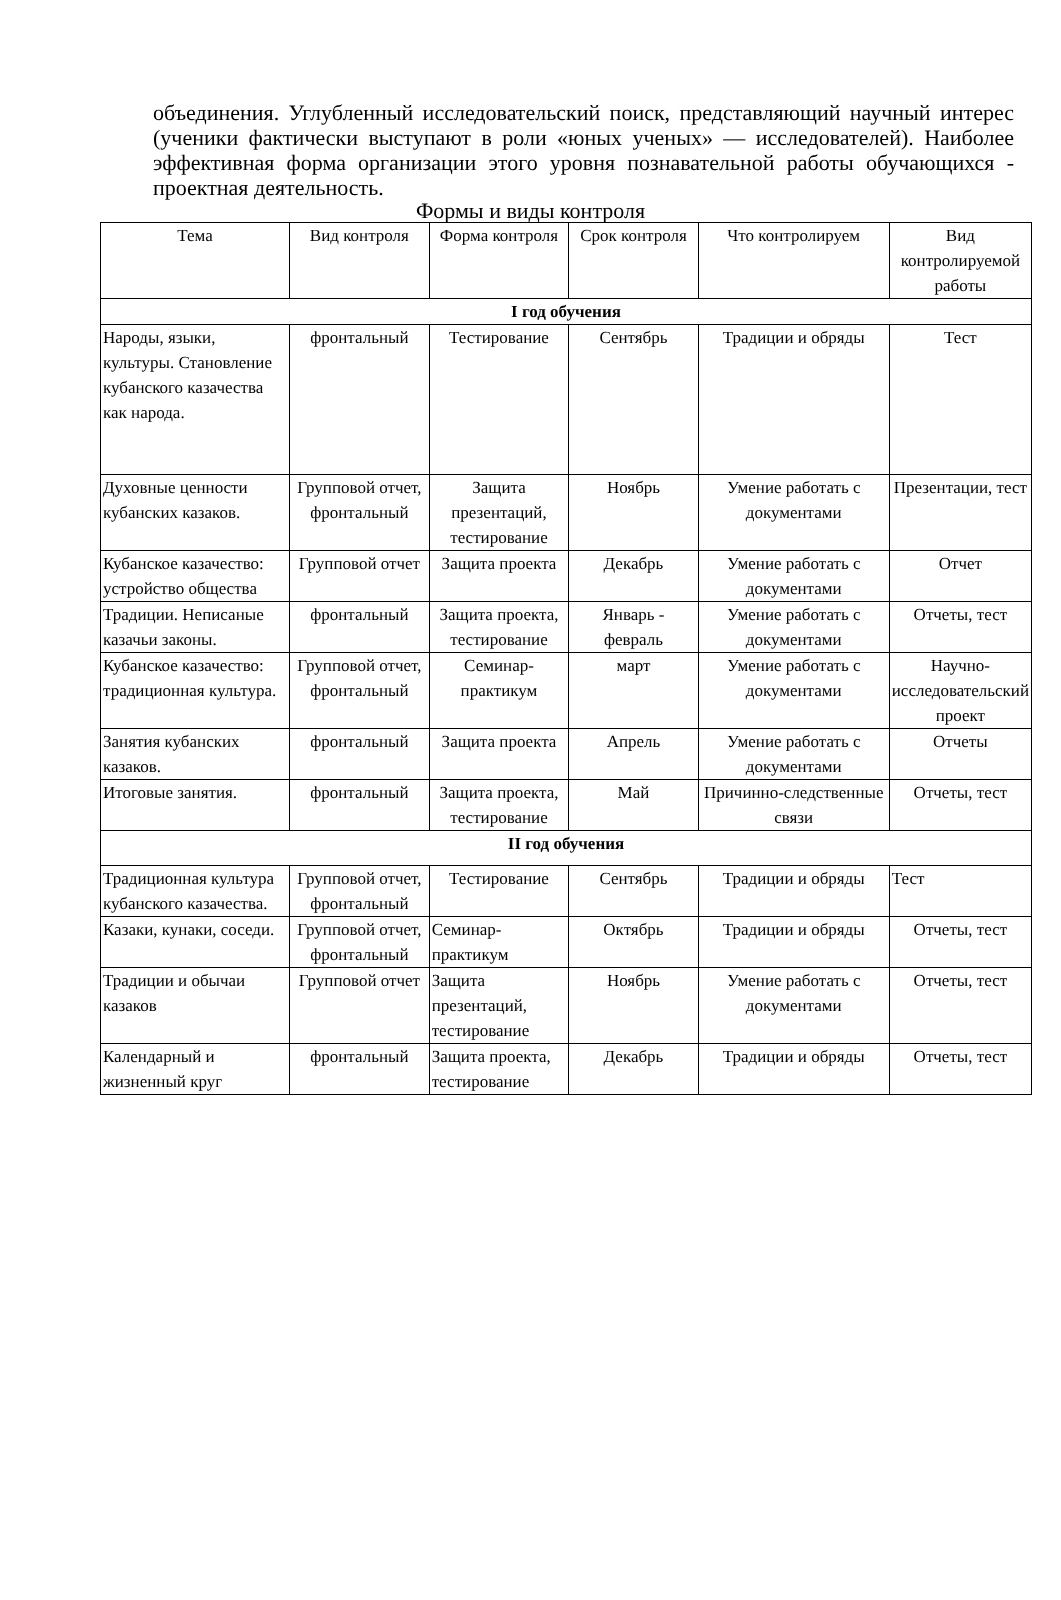объединения. Углубленный исследовательский поиск, представляющий научный интерес (ученики фактически выступают в роли «юных ученых» — исследователей). Наиболее эффективная форма организации этого уровня познавательной работы обучающихся - проектная деятельность.
Формы и виды контроля
| Тема | Вид контроля | Форма контроля | Срок контроля | Что контролируем | Вид контролируемой работы |
| --- | --- | --- | --- | --- | --- |
| I год обучения | | | | | |
| Народы, языки, культуры. Становление кубанского казачества как народа. | фронтальный | Тестирование | Сентябрь | Традиции и обряды | Тест |
| Духовные ценности кубанских казаков. | Групповой отчет, фронтальный | Защита презентаций, тестирование | Ноябрь | Умение работать с документами | Презентации, тест |
| Кубанское казачество: устройство общества | Групповой отчет | Защита проекта | Декабрь | Умение работать с документами | Отчет |
| Традиции. Неписаные казачьи законы. | фронтальный | Защита проекта, тестирование | Январь - февраль | Умение работать с документами | Отчеты, тест |
| Кубанское казачество: традиционная культура. | Групповой отчет, фронтальный | Семинар-практикум | март | Умение работать с документами | Научно-исследовательский проект |
| Занятия кубанских казаков. | фронтальный | Защита проекта | Апрель | Умение работать с документами | Отчеты |
| Итоговые занятия. | фронтальный | Защита проекта, тестирование | Май | Причинно-следственные связи | Отчеты, тест |
| II год обучения | | | | | |
| Традиционная культура кубанского казачества. | Групповой отчет, фронтальный | Тестирование | Сентябрь | Традиции и обряды | Тест |
| Казаки, кунаки, соседи. | Групповой отчет, фронтальный | Семинар-практикум | Октябрь | Традиции и обряды | Отчеты, тест |
| Традиции и обычаи казаков | Групповой отчет | Защита презентаций, тестирование | Ноябрь | Умение работать с документами | Отчеты, тест |
| Календарный и жизненный круг | фронтальный | Защита проекта, тестирование | Декабрь | Традиции и обряды | Отчеты, тест |